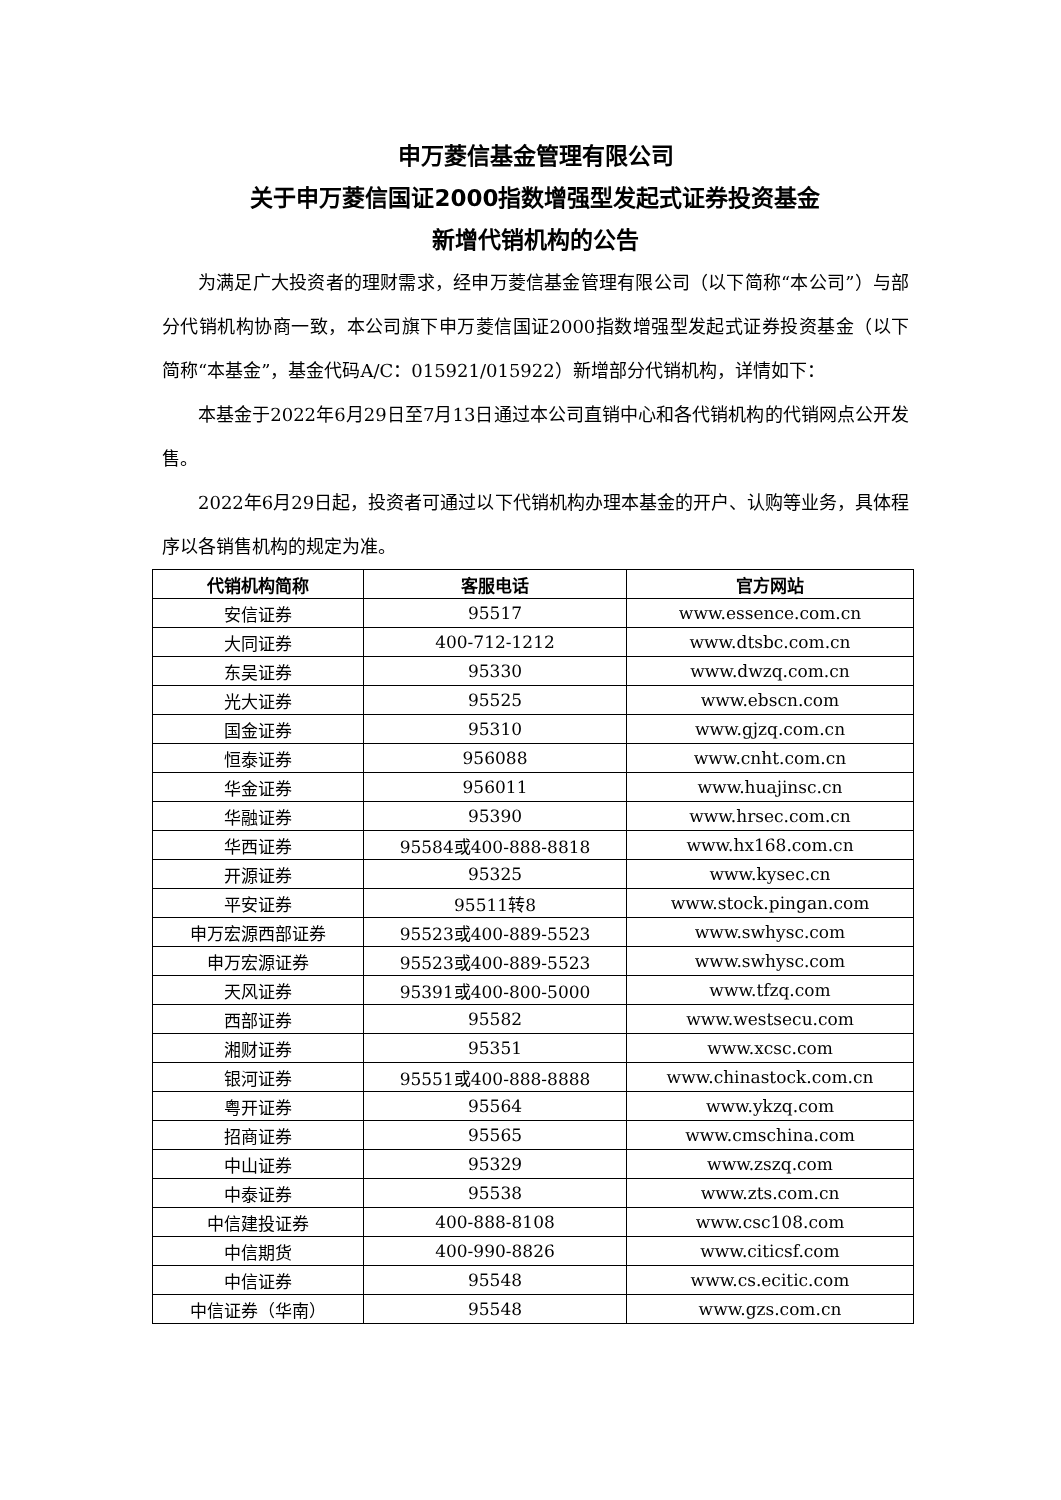申万菱信基金管理有限公司
关于申万菱信国证2000指数增强型发起式证券投资基金
新增代销机构的公告
为满足广大投资者的理财需求，经申万菱信基金管理有限公司（以下简称“本公司”）与部分代销机构协商一致，本公司旗下申万菱信国证2000指数增强型发起式证券投资基金（以下简称“本基金”，基金代码A/C：015921/015922）新增部分代销机构，详情如下：
本基金于2022年6月29日至7月13日通过本公司直销中心和各代销机构的代销网点公开发售。
2022年6月29日起，投资者可通过以下代销机构办理本基金的开户、认购等业务，具体程序以各销售机构的规定为准。
| 代销机构简称 | 客服电话 | 官方网站 |
| --- | --- | --- |
| 安信证券 | 95517 | www.essence.com.cn |
| 大同证券 | 400-712-1212 | www.dtsbc.com.cn |
| 东吴证券 | 95330 | www.dwzq.com.cn |
| 光大证券 | 95525 | www.ebscn.com |
| 国金证券 | 95310 | www.gjzq.com.cn |
| 恒泰证券 | 956088 | www.cnht.com.cn |
| 华金证券 | 956011 | www.huajinsc.cn |
| 华融证券 | 95390 | www.hrsec.com.cn |
| 华西证券 | 95584或400-888-8818 | www.hx168.com.cn |
| 开源证券 | 95325 | www.kysec.cn |
| 平安证券 | 95511转8 | www.stock.pingan.com |
| 申万宏源西部证券 | 95523或400-889-5523 | www.swhysc.com |
| 申万宏源证券 | 95523或400-889-5523 | www.swhysc.com |
| 天风证券 | 95391或400-800-5000 | www.tfzq.com |
| 西部证券 | 95582 | www.westsecu.com |
| 湘财证券 | 95351 | www.xcsc.com |
| 银河证券 | 95551或400-888-8888 | www.chinastock.com.cn |
| 粤开证券 | 95564 | www.ykzq.com |
| 招商证券 | 95565 | www.cmschina.com |
| 中山证券 | 95329 | www.zszq.com |
| 中泰证券 | 95538 | www.zts.com.cn |
| 中信建投证券 | 400-888-8108 | www.csc108.com |
| 中信期货 | 400-990-8826 | www.citicsf.com |
| 中信证券 | 95548 | www.cs.ecitic.com |
| 中信证券（华南） | 95548 | www.gzs.com.cn |